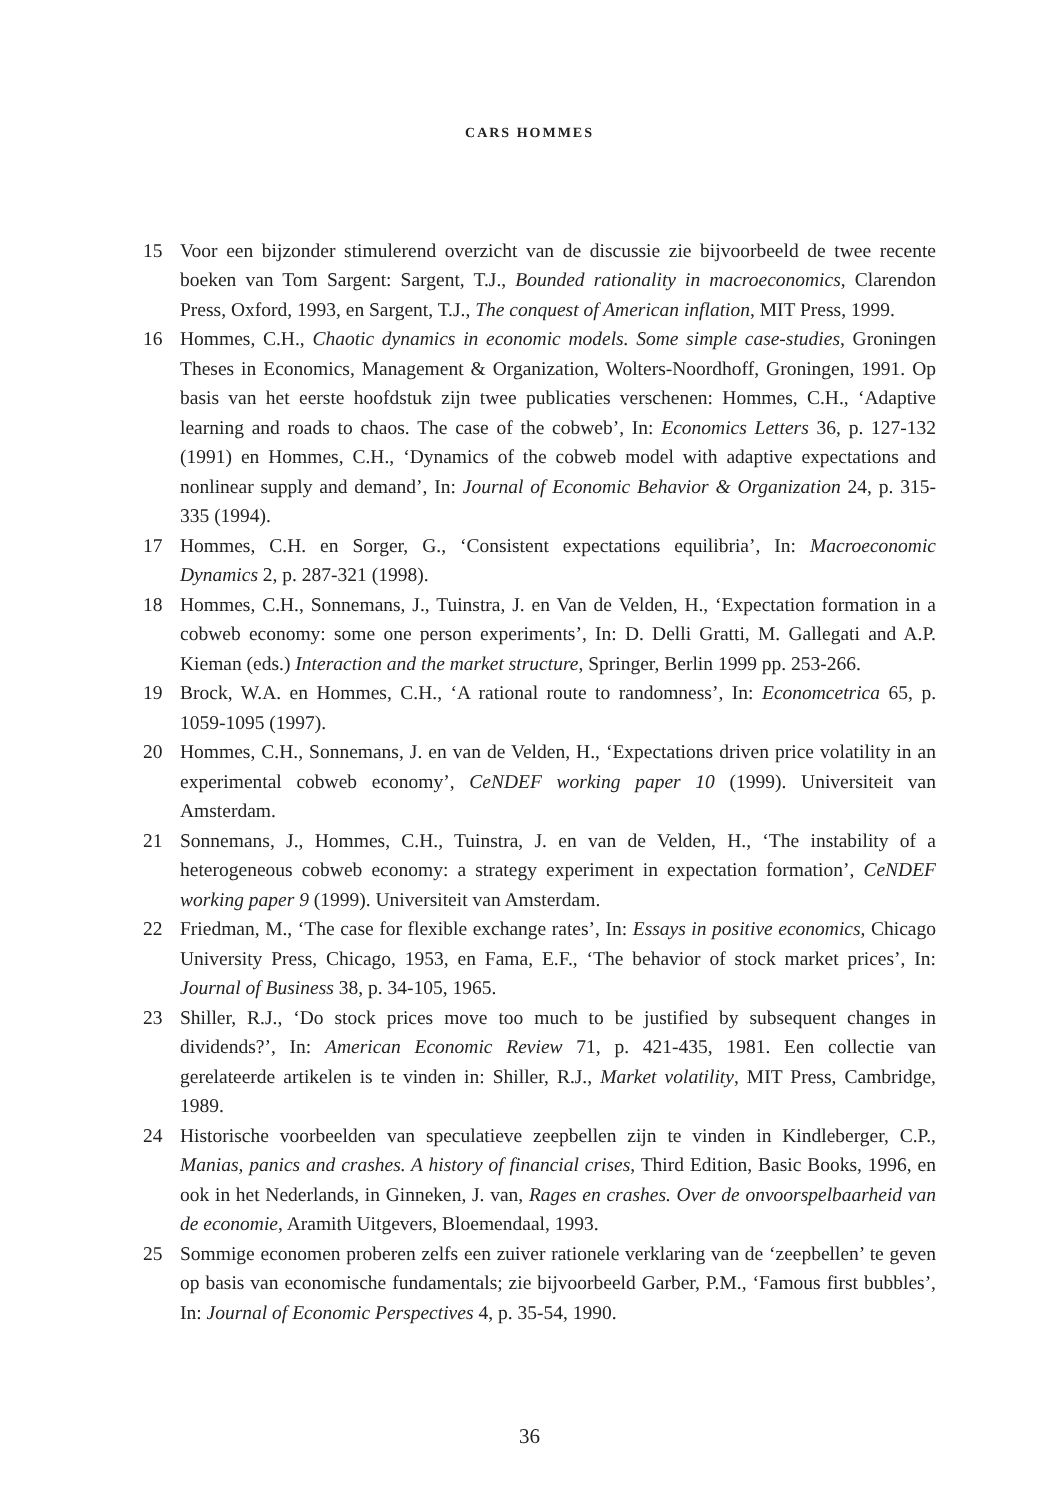CARS HOMMES
15 Voor een bijzonder stimulerend overzicht van de discussie zie bijvoorbeeld de twee recente boeken van Tom Sargent: Sargent, T.J., Bounded rationality in macroeconomics, Clarendon Press, Oxford, 1993, en Sargent, T.J., The conquest of American inflation, MIT Press, 1999.
16 Hommes, C.H., Chaotic dynamics in economic models. Some simple case-studies, Groningen Theses in Economics, Management & Organization, Wolters-Noordhoff, Groningen, 1991. Op basis van het eerste hoofdstuk zijn twee publicaties verschenen: Hommes, C.H., ‘Adaptive learning and roads to chaos. The case of the cobweb’, In: Economics Letters 36, p. 127-132 (1991) en Hommes, C.H., ‘Dynamics of the cobweb model with adaptive expectations and nonlinear supply and demand’, In: Journal of Economic Behavior & Organization 24, p. 315-335 (1994).
17 Hommes, C.H. en Sorger, G., ‘Consistent expectations equilibria’, In: Macroeconomic Dynamics 2, p. 287-321 (1998).
18 Hommes, C.H., Sonnemans, J., Tuinstra, J. en Van de Velden, H., ‘Expectation formation in a cobweb economy: some one person experiments’, In: D. Delli Gratti, M. Gallegati and A.P. Kieman (eds.) Interaction and the market structure, Springer, Berlin 1999 pp. 253-266.
19 Brock, W.A. en Hommes, C.H., ‘A rational route to randomness’, In: Economcetrica 65, p. 1059-1095 (1997).
20 Hommes, C.H., Sonnemans, J. en van de Velden, H., ‘Expectations driven price volatility in an experimental cobweb economy’, CeNDEF working paper 10 (1999). Universiteit van Amsterdam.
21 Sonnemans, J., Hommes, C.H., Tuinstra, J. en van de Velden, H., ‘The instability of a heterogeneous cobweb economy: a strategy experiment in expectation formation’, CeNDEF working paper 9 (1999). Universiteit van Amsterdam.
22 Friedman, M., ‘The case for flexible exchange rates’, In: Essays in positive economics, Chicago University Press, Chicago, 1953, en Fama, E.F., ‘The behavior of stock market prices’, In: Journal of Business 38, p. 34-105, 1965.
23 Shiller, R.J., ‘Do stock prices move too much to be justified by subsequent changes in dividends?’, In: American Economic Review 71, p. 421-435, 1981. Een collectie van gerelateerde artikelen is te vinden in: Shiller, R.J., Market volatility, MIT Press, Cambridge, 1989.
24 Historische voorbeelden van speculatieve zeepbellen zijn te vinden in Kindleberger, C.P., Manias, panics and crashes. A history of financial crises, Third Edition, Basic Books, 1996, en ook in het Nederlands, in Ginneken, J. van, Rages en crashes. Over de onvoorspelbaarheid van de economie, Aramith Uitgevers, Bloemendaal, 1993.
25 Sommige economen proberen zelfs een zuiver rationele verklaring van de ‘zeepbellen’ te geven op basis van economische fundamentals; zie bijvoorbeeld Garber, P.M., ‘Famous first bubbles’, In: Journal of Economic Perspectives 4, p. 35-54, 1990.
36